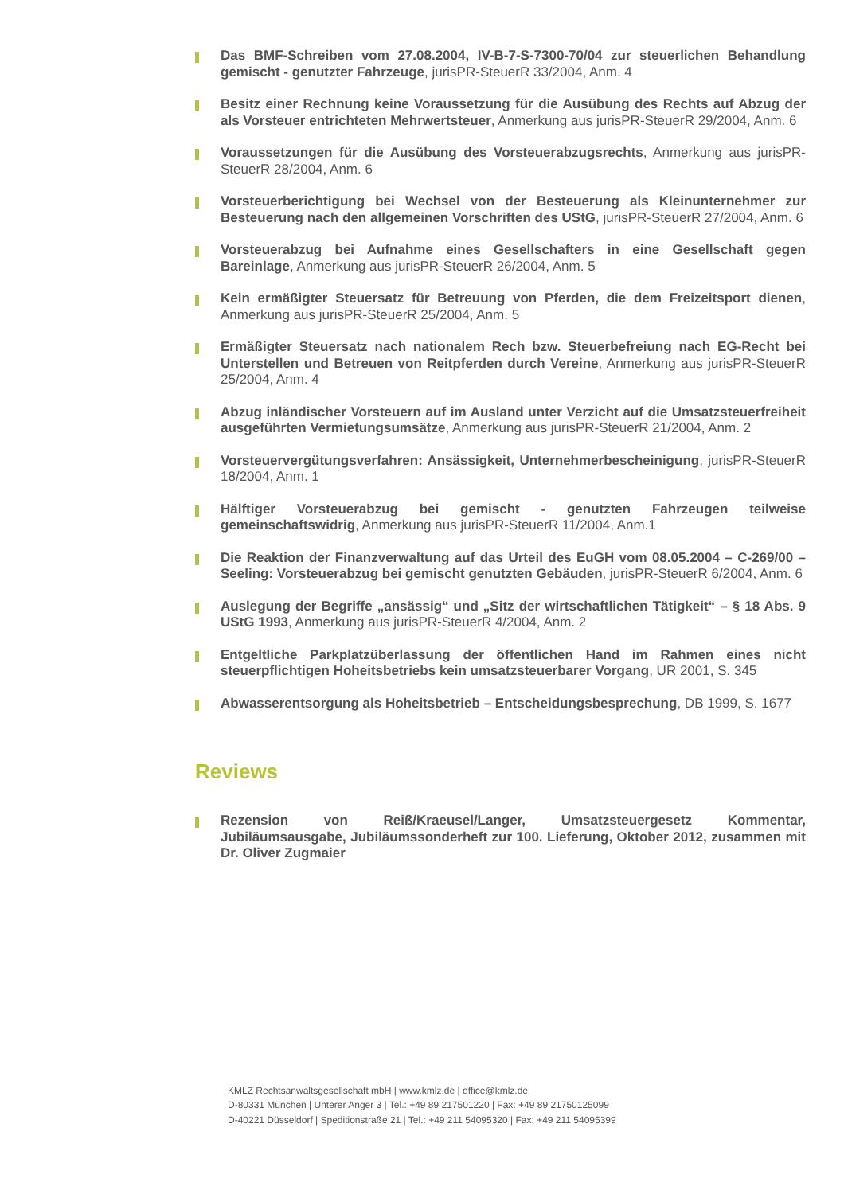Das BMF-Schreiben vom 27.08.2004, IV-B-7-S-7300-70/04 zur steuerlichen Behandlung gemischt - genutzter Fahrzeuge, jurisPR-SteuerR 33/2004, Anm. 4
Besitz einer Rechnung keine Voraussetzung für die Ausübung des Rechts auf Abzug der als Vorsteuer entrichteten Mehrwertsteuer, Anmerkung aus jurisPR-SteuerR 29/2004, Anm. 6
Voraussetzungen für die Ausübung des Vorsteuerabzugsrechts, Anmerkung aus jurisPR-SteuerR 28/2004, Anm. 6
Vorsteuerberichtigung bei Wechsel von der Besteuerung als Kleinunternehmer zur Besteuerung nach den allgemeinen Vorschriften des UStG, jurisPR-SteuerR 27/2004, Anm. 6
Vorsteuerabzug bei Aufnahme eines Gesellschafters in eine Gesellschaft gegen Bareinlage, Anmerkung aus jurisPR-SteuerR 26/2004, Anm. 5
Kein ermäßigter Steuersatz für Betreuung von Pferden, die dem Freizeitsport dienen, Anmerkung aus jurisPR-SteuerR 25/2004, Anm. 5
Ermäßigter Steuersatz nach nationalem Rech bzw. Steuerbefreiung nach EG-Recht bei Unterstellen und Betreuen von Reitpferden durch Vereine, Anmerkung aus jurisPR-SteuerR 25/2004, Anm. 4
Abzug inländischer Vorsteuern auf im Ausland unter Verzicht auf die Umsatzsteuerfreiheit ausgeführten Vermietungsumsätze, Anmerkung aus jurisPR-SteuerR 21/2004, Anm. 2
Vorsteuervergütungsverfahren: Ansässigkeit, Unternehmerbescheinigung, jurisPR-SteuerR 18/2004, Anm. 1
Hälftiger Vorsteuerabzug bei gemischt - genutzten Fahrzeugen teilweise gemeinschaftswidrig, Anmerkung aus jurisPR-SteuerR 11/2004, Anm.1
Die Reaktion der Finanzverwaltung auf das Urteil des EuGH vom 08.05.2004 – C-269/00 – Seeling: Vorsteuerabzug bei gemischt genutzten Gebäuden, jurisPR-SteuerR 6/2004, Anm. 6
Auslegung der Begriffe „ansässig“ und „Sitz der wirtschaftlichen Tätigkeit“ – § 18 Abs. 9 UStG 1993, Anmerkung aus jurisPR-SteuerR 4/2004, Anm. 2
Entgeltliche Parkplatzüberlassung der öffentlichen Hand im Rahmen eines nicht steuerpflichtigen Hoheitsbetriebs kein umsatzsteuerbarer Vorgang, UR 2001, S. 345
Abwasserentsorgung als Hoheitsbetrieb – Entscheidungsbesprechung, DB 1999, S. 1677
Reviews
Rezension von Reiß/Kraeusel/Langer, Umsatzsteuergesetz Kommentar, Jubiläumsausgabe, Jubiläumssonderheft zur 100. Lieferung, Oktober 2012, zusammen mit Dr. Oliver Zugmaier
KMLZ Rechtsanwaltsgesellschaft mbH | www.kmlz.de | office@kmlz.de
D-80331 München | Unterer Anger 3 | Tel.: +49 89 217501220 | Fax: +49 89 21750125099
D-40221 Düsseldorf | Speditionstraße 21 | Tel.: +49 211 54095320 | Fax: +49 211 54095399